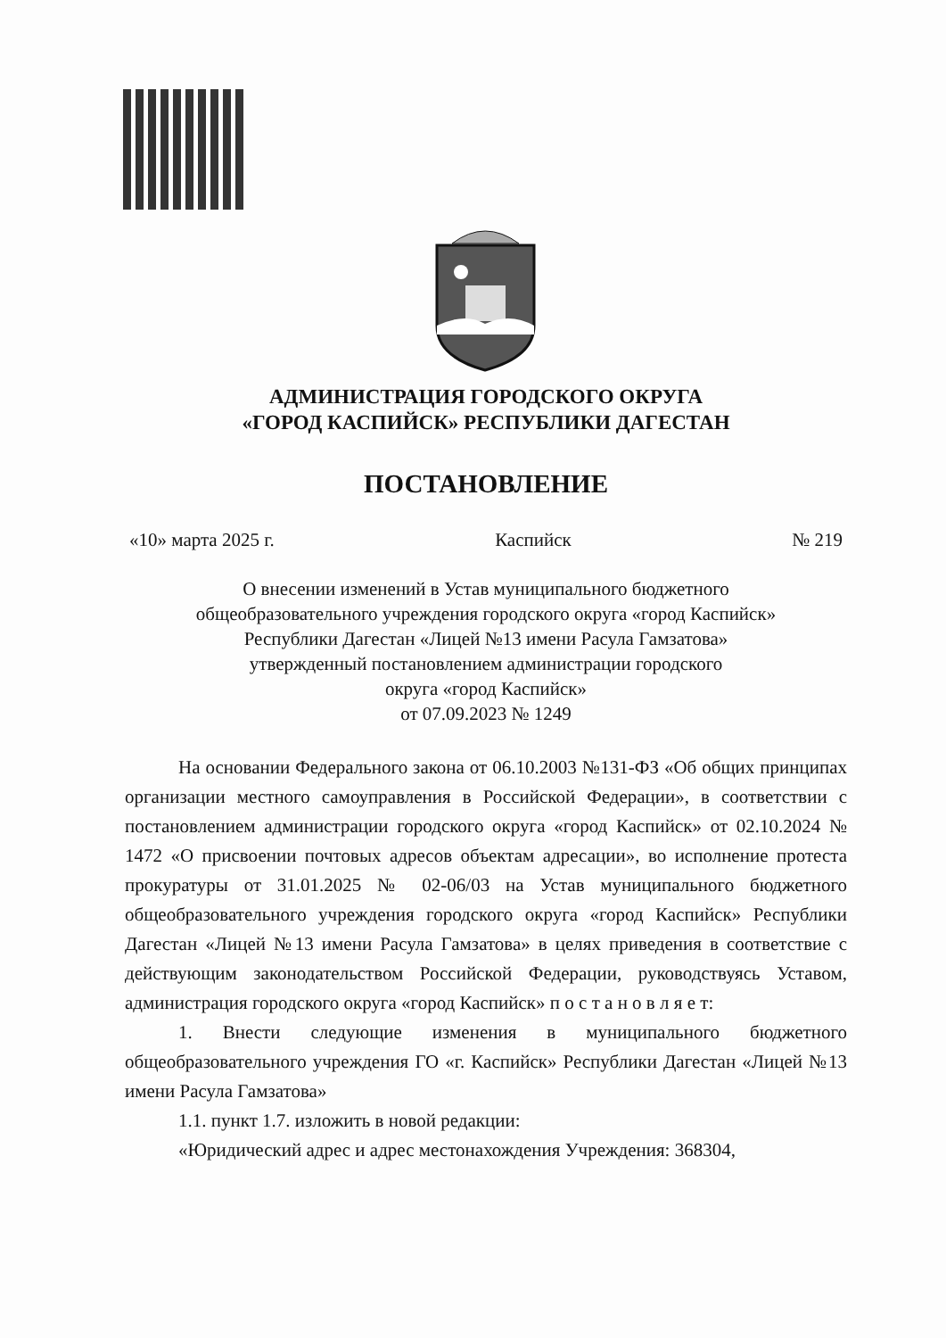АДМИНИСТРАЦИЯ ГОРОДСКОГО ОКРУГА
«ГОРОД КАСПИЙСК» РЕСПУБЛИКИ ДАГЕСТАН
ПОСТАНОВЛЕНИЕ
«10» марта 2025 г. Каспийск № 219
О внесении изменений в Устав муниципального бюджетного
общеобразовательного учреждения городского округа «город Каспийск»
Республики Дагестан «Лицей №13 имени Расула Гамзатова»
утвержденный постановлением администрации городского
округа «город Каспийск»
от 07.09.2023 № 1249
На основании Федерального закона от 06.10.2003 №131-ФЗ «Об общих принципах организации местного самоуправления в Российской Федерации», в соответствии с постановлением администрации городского округа «город Каспийск» от 02.10.2024 № 1472 «О присвоении почтовых адресов объектам адресации», во исполнение протеста прокуратуры от 31.01.2025 № 02-06/03 на Устав муниципального бюджетного общеобразовательного учреждения городского округа «город Каспийск» Республики Дагестан «Лицей №13 имени Расула Гамзатова» в целях приведения в соответствие с действующим законодательством Российской Федерации, руководствуясь Уставом, администрация городского округа «город Каспийск» п о с т а н о в л я е т:
1. Внести следующие изменения в муниципального бюджетного общеобразовательного учреждения ГО «г. Каспийск» Республики Дагестан «Лицей №13 имени Расула Гамзатова»
1.1. пункт 1.7. изложить в новой редакции:
«Юридический адрес и адрес местонахождения Учреждения: 368304,